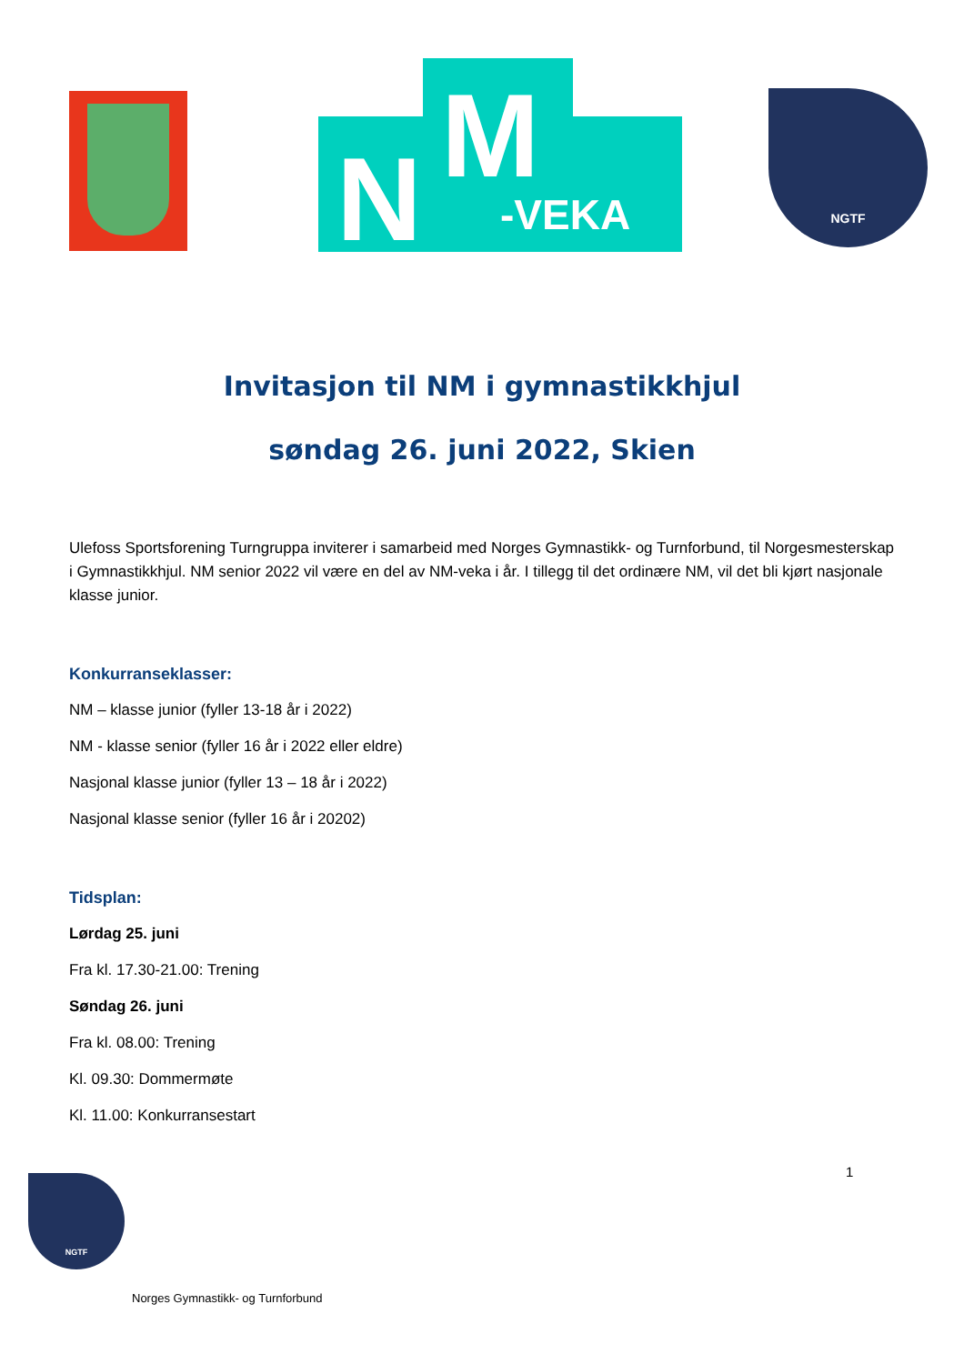N M
-VEKA
NGTF
Invitasjon til NM i gymnastikkhjul
søndag 26. juni 2022, Skien
Ulefoss Sportsforening Turngruppa inviterer i samarbeid med Norges Gymnastikk- og Turnforbund, til Norgesmesterskap i Gymnastikkhjul. NM senior 2022 vil være en del av NM-veka i år. I tillegg til det ordinære NM, vil det bli kjørt nasjonale klasse junior.
Konkurranseklasser:
NM – klasse junior (fyller 13-18 år i 2022)
NM - klasse senior (fyller 16 år i 2022 eller eldre)
Nasjonal klasse junior (fyller 13 – 18 år i 2022)
Nasjonal klasse senior (fyller 16 år i 20202)
Tidsplan:
Lørdag 25. juni
Fra kl. 17.30-21.00: Trening
Søndag 26. juni
Fra kl. 08.00: Trening
Kl. 09.30: Dommermøte
Kl. 11.00: Konkurransestart
1
NGTF
Norges Gymnastikk- og Turnforbund